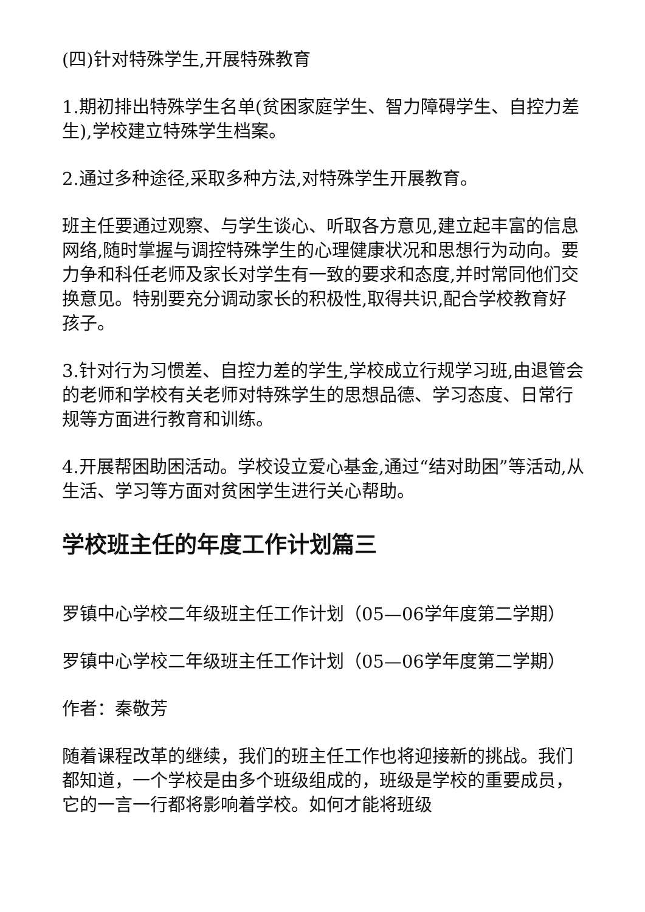(四)针对特殊学生,开展特殊教育
1.期初排出特殊学生名单(贫困家庭学生、智力障碍学生、自控力差生),学校建立特殊学生档案。
2.通过多种途径,采取多种方法,对特殊学生开展教育。
班主任要通过观察、与学生谈心、听取各方意见,建立起丰富的信息网络,随时掌握与调控特殊学生的心理健康状况和思想行为动向。要力争和科任老师及家长对学生有一致的要求和态度,并时常同他们交换意见。特别要充分调动家长的积极性,取得共识,配合学校教育好孩子。
3.针对行为习惯差、自控力差的学生,学校成立行规学习班,由退管会的老师和学校有关老师对特殊学生的思想品德、学习态度、日常行规等方面进行教育和训练。
4.开展帮困助困活动。学校设立爱心基金,通过“结对助困”等活动,从生活、学习等方面对贫困学生进行关心帮助。
学校班主任的年度工作计划篇三
罗镇中心学校二年级班主任工作计划（05—06学年度第二学期）
罗镇中心学校二年级班主任工作计划（05—06学年度第二学期）
作者：秦敬芳
随着课程改革的继续，我们的班主任工作也将迎接新的挑战。我们都知道，一个学校是由多个班级组成的，班级是学校的重要成员，它的一言一行都将影响着学校。如何才能将班级